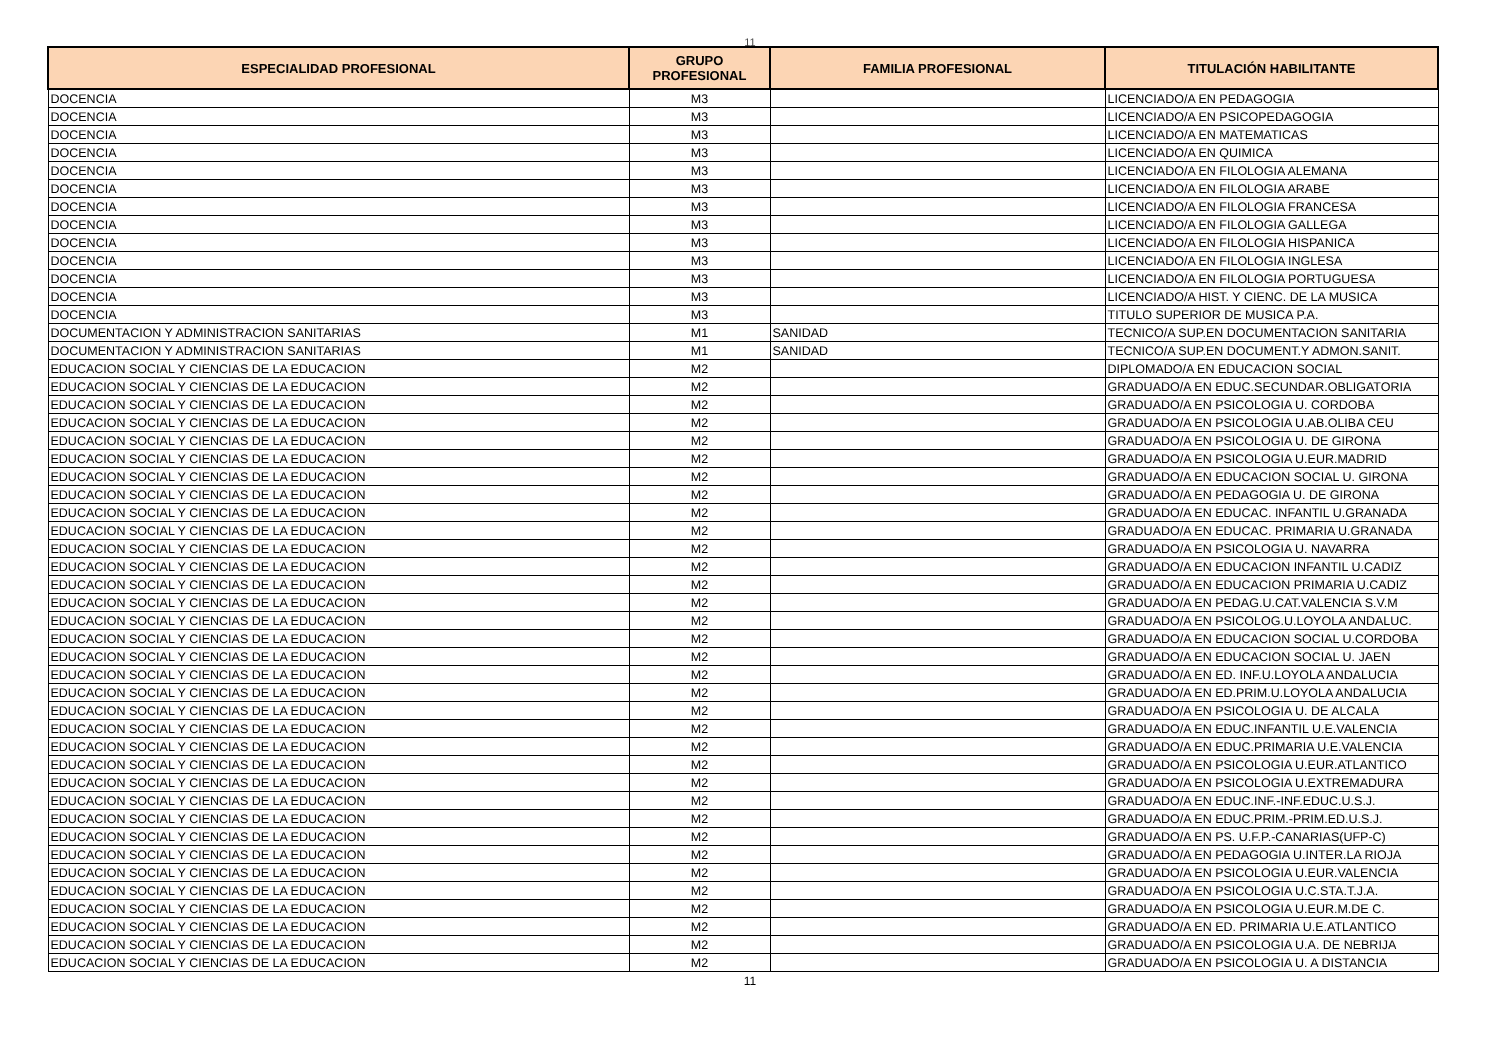11
| ESPECIALIDAD PROFESIONAL | GRUPO PROFESIONAL | FAMILIA PROFESIONAL | TITULACIÓN HABILITANTE |
| --- | --- | --- | --- |
| DOCENCIA | M3 | | LICENCIADO/A EN PEDAGOGIA |
| DOCENCIA | M3 | | LICENCIADO/A EN PSICOPEDAGOGIA |
| DOCENCIA | M3 | | LICENCIADO/A EN MATEMATICAS |
| DOCENCIA | M3 | | LICENCIADO/A EN QUIMICA |
| DOCENCIA | M3 | | LICENCIADO/A EN FILOLOGIA ALEMANA |
| DOCENCIA | M3 | | LICENCIADO/A EN FILOLOGIA ARABE |
| DOCENCIA | M3 | | LICENCIADO/A EN FILOLOGIA FRANCESA |
| DOCENCIA | M3 | | LICENCIADO/A EN FILOLOGIA GALLEGA |
| DOCENCIA | M3 | | LICENCIADO/A EN FILOLOGIA HISPANICA |
| DOCENCIA | M3 | | LICENCIADO/A EN FILOLOGIA INGLESA |
| DOCENCIA | M3 | | LICENCIADO/A EN FILOLOGIA PORTUGUESA |
| DOCENCIA | M3 | | LICENCIADO/A HIST. Y CIENC. DE LA MUSICA |
| DOCENCIA | M3 | | TITULO SUPERIOR DE MUSICA P.A. |
| DOCUMENTACION Y ADMINISTRACION SANITARIAS | M1 | SANIDAD | TECNICO/A SUP.EN DOCUMENTACION SANITARIA |
| DOCUMENTACION Y ADMINISTRACION SANITARIAS | M1 | SANIDAD | TECNICO/A SUP.EN DOCUMENT.Y ADMON.SANIT. |
| EDUCACION SOCIAL Y CIENCIAS DE LA EDUCACION | M2 | | DIPLOMADO/A EN EDUCACION SOCIAL |
| EDUCACION SOCIAL Y CIENCIAS DE LA EDUCACION | M2 | | GRADUADO/A EN EDUC.SECUNDAR.OBLIGATORIA |
| EDUCACION SOCIAL Y CIENCIAS DE LA EDUCACION | M2 | | GRADUADO/A EN PSICOLOGIA U. CORDOBA |
| EDUCACION SOCIAL Y CIENCIAS DE LA EDUCACION | M2 | | GRADUADO/A EN PSICOLOGIA U.AB.OLIBA CEU |
| EDUCACION SOCIAL Y CIENCIAS DE LA EDUCACION | M2 | | GRADUADO/A EN PSICOLOGIA U. DE GIRONA |
| EDUCACION SOCIAL Y CIENCIAS DE LA EDUCACION | M2 | | GRADUADO/A EN PSICOLOGIA U.EUR.MADRID |
| EDUCACION SOCIAL Y CIENCIAS DE LA EDUCACION | M2 | | GRADUADO/A EN EDUCACION SOCIAL U. GIRONA |
| EDUCACION SOCIAL Y CIENCIAS DE LA EDUCACION | M2 | | GRADUADO/A EN PEDAGOGIA U. DE GIRONA |
| EDUCACION SOCIAL Y CIENCIAS DE LA EDUCACION | M2 | | GRADUADO/A EN EDUCAC. INFANTIL U.GRANADA |
| EDUCACION SOCIAL Y CIENCIAS DE LA EDUCACION | M2 | | GRADUADO/A EN EDUCAC. PRIMARIA U.GRANADA |
| EDUCACION SOCIAL Y CIENCIAS DE LA EDUCACION | M2 | | GRADUADO/A EN PSICOLOGIA U. NAVARRA |
| EDUCACION SOCIAL Y CIENCIAS DE LA EDUCACION | M2 | | GRADUADO/A EN EDUCACION INFANTIL U.CADIZ |
| EDUCACION SOCIAL Y CIENCIAS DE LA EDUCACION | M2 | | GRADUADO/A EN EDUCACION PRIMARIA U.CADIZ |
| EDUCACION SOCIAL Y CIENCIAS DE LA EDUCACION | M2 | | GRADUADO/A EN PEDAG.U.CAT.VALENCIA S.V.M |
| EDUCACION SOCIAL Y CIENCIAS DE LA EDUCACION | M2 | | GRADUADO/A EN PSICOLOG.U.LOYOLA ANDALUC. |
| EDUCACION SOCIAL Y CIENCIAS DE LA EDUCACION | M2 | | GRADUADO/A EN EDUCACION SOCIAL U.CORDOBA |
| EDUCACION SOCIAL Y CIENCIAS DE LA EDUCACION | M2 | | GRADUADO/A EN EDUCACION SOCIAL U. JAEN |
| EDUCACION SOCIAL Y CIENCIAS DE LA EDUCACION | M2 | | GRADUADO/A EN ED. INF.U.LOYOLA ANDALUCIA |
| EDUCACION SOCIAL Y CIENCIAS DE LA EDUCACION | M2 | | GRADUADO/A EN ED.PRIM.U.LOYOLA ANDALUCIA |
| EDUCACION SOCIAL Y CIENCIAS DE LA EDUCACION | M2 | | GRADUADO/A EN PSICOLOGIA U. DE ALCALA |
| EDUCACION SOCIAL Y CIENCIAS DE LA EDUCACION | M2 | | GRADUADO/A EN EDUC.INFANTIL U.E.VALENCIA |
| EDUCACION SOCIAL Y CIENCIAS DE LA EDUCACION | M2 | | GRADUADO/A EN EDUC.PRIMARIA U.E.VALENCIA |
| EDUCACION SOCIAL Y CIENCIAS DE LA EDUCACION | M2 | | GRADUADO/A EN PSICOLOGIA U.EUR.ATLANTICO |
| EDUCACION SOCIAL Y CIENCIAS DE LA EDUCACION | M2 | | GRADUADO/A EN PSICOLOGIA U.EXTREMADURA |
| EDUCACION SOCIAL Y CIENCIAS DE LA EDUCACION | M2 | | GRADUADO/A EN EDUC.INF.-INF.EDUC.U.S.J. |
| EDUCACION SOCIAL Y CIENCIAS DE LA EDUCACION | M2 | | GRADUADO/A EN EDUC.PRIM.-PRIM.ED.U.S.J. |
| EDUCACION SOCIAL Y CIENCIAS DE LA EDUCACION | M2 | | GRADUADO/A EN PS. U.F.P.-CANARIAS(UFP-C) |
| EDUCACION SOCIAL Y CIENCIAS DE LA EDUCACION | M2 | | GRADUADO/A EN PEDAGOGIA U.INTER.LA RIOJA |
| EDUCACION SOCIAL Y CIENCIAS DE LA EDUCACION | M2 | | GRADUADO/A EN PSICOLOGIA U.EUR.VALENCIA |
| EDUCACION SOCIAL Y CIENCIAS DE LA EDUCACION | M2 | | GRADUADO/A EN PSICOLOGIA U.C.STA.T.J.A. |
| EDUCACION SOCIAL Y CIENCIAS DE LA EDUCACION | M2 | | GRADUADO/A EN PSICOLOGIA U.EUR.M.DE C. |
| EDUCACION SOCIAL Y CIENCIAS DE LA EDUCACION | M2 | | GRADUADO/A EN ED. PRIMARIA U.E.ATLANTICO |
| EDUCACION SOCIAL Y CIENCIAS DE LA EDUCACION | M2 | | GRADUADO/A EN PSICOLOGIA U.A. DE NEBRIJA |
| EDUCACION SOCIAL Y CIENCIAS DE LA EDUCACION | M2 | | GRADUADO/A EN PSICOLOGIA U. A DISTANCIA |
11